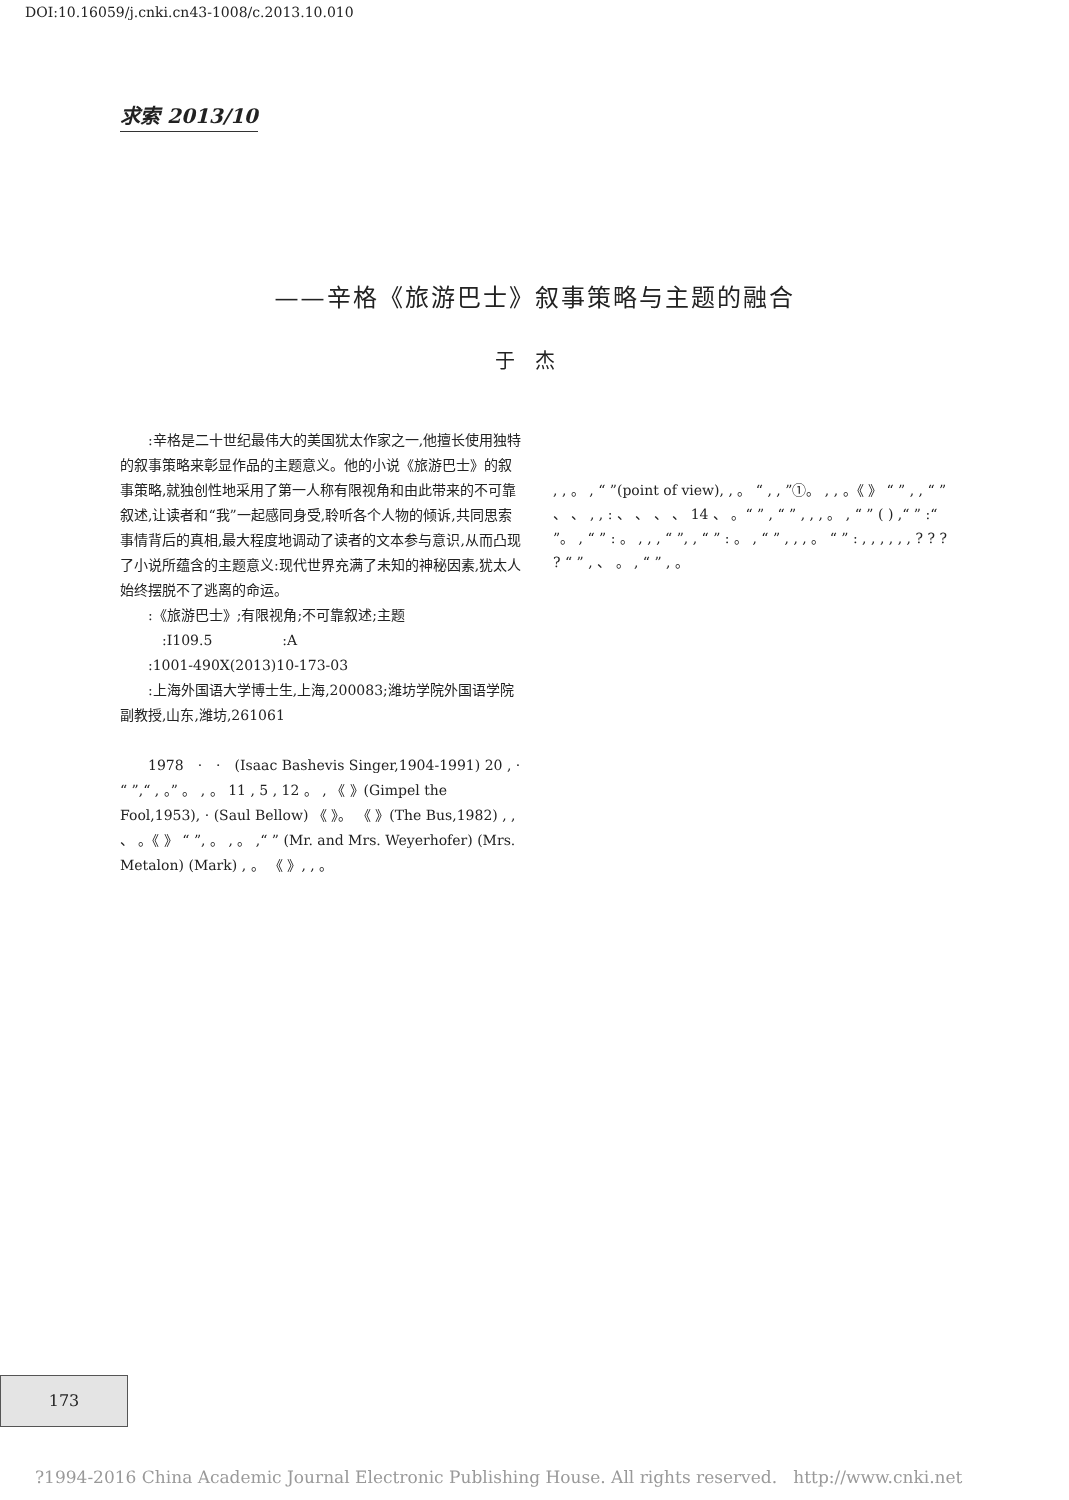DOI:10.16059/j.cnki.cn43-1008/c.2013.10.010
求索 2013/10
——辛格《旅游巴士》叙事策略与主题的融合
于杰
　　:辛格是二十世纪最伟大的美国犹太作家之一,他擅长使用独特的叙事策略来彰显作品的主题意义。他的小说《旅游巴士》的叙事策略,就独创性地采用了第一人称有限视角和由此带来的不可靠叙述,让读者和“我”一起感同身受,聆听各个人物的倾诉,共同思索事情背后的真相,最大程度地调动了读者的文本参与意识,从而凸现了小说所蕴含的主题意义:现代世界充满了未知的神秘因素,犹太人始终摆脱不了逃离的命运。
　　:《旅游巴士》;有限视角;不可靠叙述;主题
　　　:I109.5　　　　　:A
　　:1001-490X(2013)10-173-03
　　:上海外国语大学博士生,上海,200083;潍坊学院外国语学院副教授,山东,潍坊,261061
　　1978　·　·　(Isaac Bashevis Singer,1904-1991) 20 , · “ ”,“ , 。” 。 , 。 11 , 5 , 12 。 , 《 》(Gimpel the Fool,1953), · (Saul Bellow) 《 》。 《 》(The Bus,1982) , , 、 。《 》 “ ”, 。 , 。 ,“ ” (Mr. and Mrs. Weyerhofer) (Mrs. Metalon) (Mark) , 。 《 》, , 。
, , 。 , “ ”(point of view), , 。 “ , , ”①。 , , 。《 》 “ ” , , “ ” 、 、 , , : 、 、 、 、 14 、 。“ ” , “ ” , , , 。 , “ ” ( ) ,“ ” :“ ”。 , “ ” : 。 , , , “ ”, , “ ” : 。 , “ ” , , , 。 “ ” : , , , , , , ? ? ? ? “ ” , 、 。 , “ ” , 。
173
?1994-2016 China Academic Journal Electronic Publishing House. All rights reserved. http://www.cnki.net